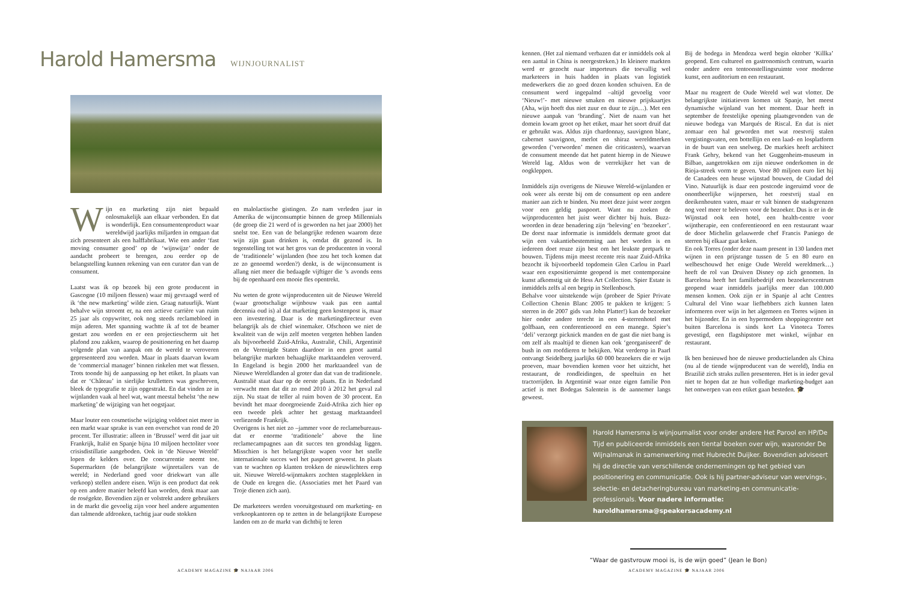Harold Hamersma WIJNJOURNALIST
Wijn en marketing zijn niet bepaald onlosmakelijk aan elkaar verbonden. En dat is wonderlijk. Een consumentenproduct waar wereldwijd jaarlijks miljarden in omgaan dat zich presenteert als een halffabrikaat. Wie een ander ‘fast moving consumer good’ op de ‘wijnwijze’ onder de aandacht probeert te brengen, zou eerder op de belangstelling kunnen rekening van een curator dan van de consument.
Laatst was ik op bezoek bij een grote producent in Gascogne (10 miljoen flessen) waar mij gevraagd werd of ik ‘the new marketing’ wilde zien. Graag natuurlijk. Want behalve wijn stroomt er, na een actieve carrière van ruim 25 jaar als copywriter, ook nog steeds reclamebloed in mijn aderen. Met spanning wachtte ik af tot de beamer gestart zou worden en er een projectiescherm uit het plafond zou zakken, waarop de positionering en het daarop volgende plan van aanpak om de wereld te veroveren gepresenteerd zou worden. Maar in plaats daarvan kwam de ‘commercial manager’ binnen rinkelen met wat flessen. Trots toonde hij de aanpassing op het etiket. In plaats van dat er ‘Château’ in sierlijke krulletters was geschreven, bleek de typografie te zijn opgestrakt. En dat vinden ze in wijnlanden vaak al heel wat, want meestal behelst ‘the new marketing’ de wijziging van het oogstjaar.
Maar louter een cosmetische wijziging voldoet niet meer in een markt waar sprake is van een overschot van rond de 20 procent. Ter illustratie: alleen in ‘Brussel’ werd dit jaar uit Frankrijk, Italië en Spanje bijna 10 miljoen hectoliter voor crisisdistillatie aangeboden. Ook in ‘de Nieuwe Wereld’ lopen de kelders over. De concurrentie neemt toe. Supermarkten (de belangrijkste wijnretailers van de wereld; in Nederland goed voor driekwart van alle verkoop) stellen andere eisen. Wijn is een product dat ook op een andere manier beleefd kan worden, denk maar aan de roségekte. Bovendien zijn er volstrekt andere gebruikers in de markt die gevoelig zijn voor heel andere argumenten dan talmende afdronken, tachtig jaar oude stokken
en malolactische gistingen. Zo nam verleden jaar in Amerika de wijnconsumptie binnen de groep Millennials (de groep die 21 werd of is geworden na het jaar 2000) het snelst toe. Een van de belangrijke redenen waarom deze wijn zijn gaan drinken is, omdat dit gezond is. In tegenstelling tot wat het gros van de producenten in vooral de ‘traditionele’ wijnlanden (hoe zou het toch komen dat ze zo genoemd worden?) denkt, is de wijnconsument is allang niet meer die bedaagde vijftiger die ’s avonds eens bij de openhaard een mooie fles opentrekt.
Nu weten de grote wijnproducenten uit de Nieuwe Wereld (waar grootschalige wijnbouw vaak pas een aantal decennia oud is) al dat marketing geen kostenpost is, maar een investering. Daar is de marketingdirecteur even belangrijk als de chief winemaker. Ofschoon we niet de kwaliteit van de wijn zelf moeten vergeten hebben landen als bijvoorbeeld Zuid-Afrika, Australië, Chili, Argentinië en de Verenigde Staten daardoor in een groot aantal belangrijke markten behaaglijke marktaandelen veroverd. In Engeland is begin 2000 het marktaandeel van de Nieuwe Wereldlanden al groter dan dat van de traditionele. Australië staat daar op de eerste plaats. En in Nederland verwacht men dat dit zo rond 2010 à 2012 het geval zal zijn. Nu staat de teller al ruim boven de 30 procent. En bevindt het maar doorgroeiende Zuid-Afrika zich hier op een tweede plek achter het gestaag marktaandeel verliezende Frankrijk.
Overigens is het niet zo –jammer voor de reclamebureaus- dat er enorme ‘traditionele’ above the line reclamecampagnes aan dit succes ten grondslag liggen. Misschien is het belangrijkste wapen voor het snelle internationale succes wel het paspoort geweest. In plaats van te wachten op klanten trokken de nieuwlichters erop uit. Nieuwe Wereld-wijnmakers zochten stageplekken in de Oude en kregen die. (Associaties met het Paard van Troje dienen zich aan).
De marketeers werden vooruitgestuurd om marketing- en verkoopkantoren op te zetten in de belangrijkste Europese landen om zo de markt van dichtbij te leren
ACADEMY MAGAZINE 🎓 NAJAAR 2006
kennen. (Het zal niemand verbazen dat er inmiddels ook al een aantal in China is neergestreken.) In kleinere markten werd er gezocht naar importeurs die toevallig wel marketeers in huis hadden in plaats van logistiek medewerkers die zo goed dozen konden schuiven. En de consument werd ingepalmd –altijd gevoelig voor ‘Nieuw!’- met nieuwe smaken en nieuwe prijskaartjes (Aha, wijn hoeft dus niet zuur en duur te zijn…). Met een nieuwe aanpak van ‘branding’. Niet de naam van het domein kwam groot op het etiket, maar het soort druif dat er gebruikt was. Aldus zijn chardonnay, sauvignon blanc, cabernet sauvignon, merlot en shiraz wereldmerken geworden (‘verworden’ menen die criticasters), waarvan de consument meende dat het patent hierop in de Nieuwe Wereld lag. Aldus won de verrekijker het van de oogkleppen.
Inmiddels zijn overigens de Nieuwe Wereld-wijnlanden er ook weer als eerste bij om de consument op een andere manier aan zich te binden. Nu moet deze juist weer zorgen voor een geldig paspoort. Want nu zoeken de wijnproducenten het juist weer dichter bij huis. Buzz-woorden in deze benadering zijn ‘beleving’ en ‘bezoeker’. De dorst naar informatie is inmiddels dermate groot dat wijn een vakantiebestemming aan het worden is en iedereen doet reuze zijn best om het leukste pretpark te bouwen. Tijdens mijn meest recente reis naar Zuid-Afrika bezocht ik bijvoorbeeld topdomein Glen Carlou in Paarl waar een expositieruimte geopend is met contemporaine kunst afkomstig uit de Hess Art Collection. Spier Estate is inmiddels zelfs al een begrip in Stellenbosch.
Behalve voor uitstekende wijn (probeer de Spier Private Collection Chenin Blanc 2005 te pakken te krijgen: 5 sterren in de 2007 gids van John Platter!) kan de bezoeker hier onder andere terecht in een 4-sterrenhotel met golfbaan, een conferentieoord en een manege. Spier’s ‘deli’ verzorgt picknick manden en de gast die niet bang is om zelf als maaltijd te dienen kan ook ‘georganiseerd’ de bush in om roofdieren te bekijken. Wat verderop in Paarl ontvangt Seidelberg jaarlijks 60 000 bezoekers die er wijn proeven, maar bovendien komen voor het uitzicht, het restaurant, de rondleidingen, de speeltuin en het tractorrijden. In Argentinië waar onze eigen familie Pon actief is met Bodegas Salentein is de aannemer langs geweest.
Bij de bodega in Mendoza werd begin oktober ‘Killka’ geopend. Een cultureel en gastronomisch centrum, waarin onder andere een tentoonstellingsruimte voor moderne kunst, een auditorium en een restaurant.
Maar nu reageert de Oude Wereld wel wat vlotter. De belangrijkste initiatieven komen uit Spanje, het meest dynamische wijnland van het moment. Daar heeft in september de feestelijke opening plaatsgevonden van de nieuwe bodega van Marqués de Riscal. En dat is niet zomaar een hal geworden met wat roestvrij stalen vergistingsvaten, een bottellijn en een laad- en losplatform in de buurt van een snelweg. De markies heeft architect Frank Gehry, bekend van het Guggenheim-museum in Bilbao, aangetrokken om zijn nieuwe onderkomen in de Rioja-streek vorm te geven. Voor 80 miljoen euro liet hij de Canadees een heuse wijnstad bouwen, de Ciudad del Vino. Natuurlijk is daar een postcode ingeruimd voor de onontbeerlijke wijnpersen, het roestvrij staal en deeikenhouten vaten, maar er valt binnen de stadsgrenzen nog veel meer te beleven voor de bezoeker. Dus is er in de Wijnstad ook een hotel, een health-centre voor wijntherapie, een conferentieoord en een restaurant waar de door Michelin gelauwerde chef Francis Paniego de sterren bij elkaar gaat koken.
En ook Torres (onder deze naam present in 130 landen met wijnen in een prijsrange tussen de 5 en 80 euro en welbeschouwd het enige Oude Wereld wereldmerk…) heeft de rol van Druiven Disney op zich genomen. In Barcelona heeft het familiebedrijf een bezoekerscentrum geopend waar inmiddels jaarlijks meer dan 100.000 mensen komen. Ook zijn er in Spanje al acht Centres Cultural del Vino waar liefhebbers zich kunnen laten informeren over wijn in het algemeen en Torres wijnen in het bijzonder. En in een hypermodern shoppingcentre net buiten Barcelona is sinds kort La Vinoteca Torres gevestigd, een flagshipstore met winkel, wijnbar en restaurant.
Ik ben benieuwd hoe de nieuwe productielanden als China (nu al de tiende wijnproducent van de wereld), India en Brazilië zich straks zullen presenteren. Het is in ieder geval niet te hopen dat ze hun volledige marketing-budget aan het ontwerpen van een etiket gaan besteden. 🎓
Harold Hamersma is wijnjournalist voor onder andere Het Parool en HP/De Tijd en publiceerde inmiddels een tiental boeken over wijn, waaronder De Wijnalmanak in samenwerking met Hubrecht Duijker. Bovendien adviseert hij de directie van verschillende ondernemingen op het gebied van positionering en communicatie. Ook is hij partner-adviseur van wervings-, selectie- en detacheringbureau van marketing-en communicatie-professionals. Voor nadere informatie: haroldhamersma@speakersacademy.nl
“Waar de gastvrouw mooi is, is de wijn goed” (Jean le Bon)
ACADEMY MAGAZINE 🎓 NAJAAR 2006